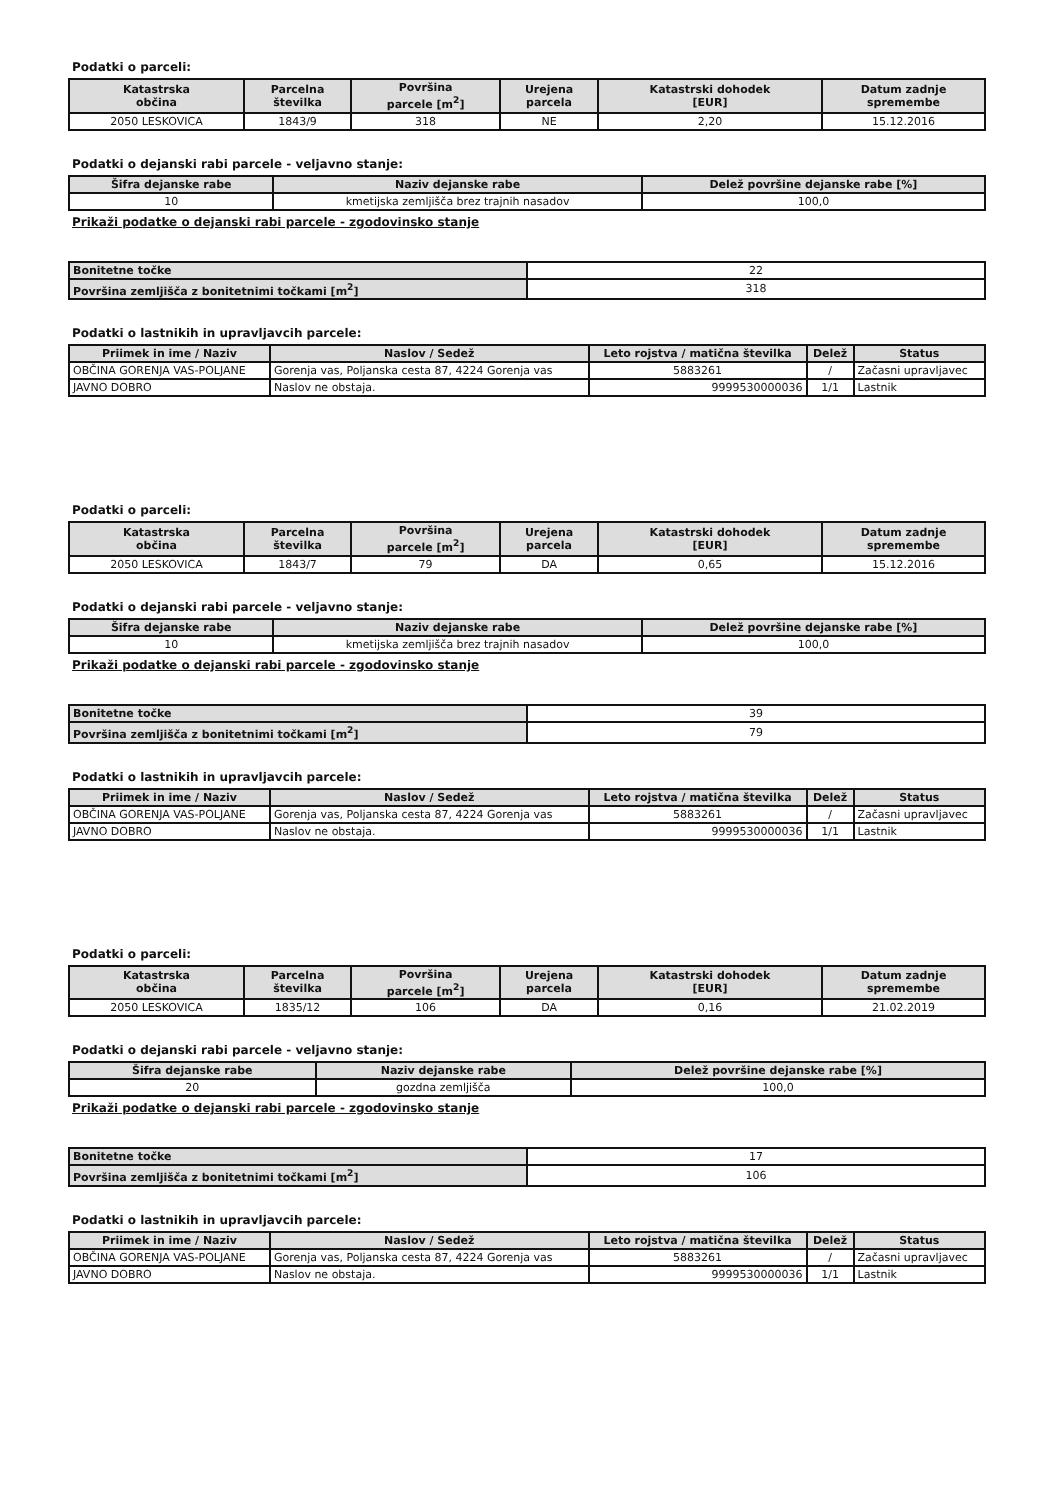Podatki o parceli:
| Katastrska občina | Parcelna številka | Površina parcele [m<sup>2</sup>] | Urejena parcela | Katastrski dohodek [EUR] | Datum zadnje spremembe |
| --- | --- | --- | --- | --- | --- |
| 2050 LESKOVICA | 1843/9 | 318 | NE | 2,20 | 15.12.2016 |
Podatki o dejanski rabi parcele - veljavno stanje:
| Šifra dejanske rabe | Naziv dejanske rabe | Delež površine dejanske rabe [%] |
| --- | --- | --- |
| 10 | kmetijska zemljišča brez trajnih nasadov | 100,0 |
Prikaži podatke o dejanski rabi parcele - zgodovinsko stanje
| Bonitetne točke | 22 |
| Površina zemljišča z bonitetnimi točkami [m<sup>2</sup>] | 318 |
Podatki o lastnikih in upravljavcih parcele:
| Priimek in ime / Naziv | Naslov / Sedež | Leto rojstva / matična številka | Delež | Status |
| --- | --- | --- | --- | --- |
| OBČINA GORENJA VAS-POLJANE | Gorenja vas, Poljanska cesta 87, 4224 Gorenja vas | 5883261 | / | Začasni upravljavec |
| JAVNO DOBRO | Naslov ne obstaja. | 9999530000036 | 1/1 | Lastnik |
Podatki o parceli:
| Katastrska občina | Parcelna številka | Površina parcele [m<sup>2</sup>] | Urejena parcela | Katastrski dohodek [EUR] | Datum zadnje spremembe |
| --- | --- | --- | --- | --- | --- |
| 2050 LESKOVICA | 1843/7 | 79 | DA | 0,65 | 15.12.2016 |
Podatki o dejanski rabi parcele - veljavno stanje:
| Šifra dejanske rabe | Naziv dejanske rabe | Delež površine dejanske rabe [%] |
| --- | --- | --- |
| 10 | kmetijska zemljišča brez trajnih nasadov | 100,0 |
Prikaži podatke o dejanski rabi parcele - zgodovinsko stanje
| Bonitetne točke | 39 |
| Površina zemljišča z bonitetnimi točkami [m<sup>2</sup>] | 79 |
Podatki o lastnikih in upravljavcih parcele:
| Priimek in ime / Naziv | Naslov / Sedež | Leto rojstva / matična številka | Delež | Status |
| --- | --- | --- | --- | --- |
| OBČINA GORENJA VAS-POLJANE | Gorenja vas, Poljanska cesta 87, 4224 Gorenja vas | 5883261 | / | Začasni upravljavec |
| JAVNO DOBRO | Naslov ne obstaja. | 9999530000036 | 1/1 | Lastnik |
Podatki o parceli:
| Katastrska občina | Parcelna številka | Površina parcele [m<sup>2</sup>] | Urejena parcela | Katastrski dohodek [EUR] | Datum zadnje spremembe |
| --- | --- | --- | --- | --- | --- |
| 2050 LESKOVICA | 1835/12 | 106 | DA | 0,16 | 21.02.2019 |
Podatki o dejanski rabi parcele - veljavno stanje:
| Šifra dejanske rabe | Naziv dejanske rabe | Delež površine dejanske rabe [%] |
| --- | --- | --- |
| 20 | gozdna zemljišča | 100,0 |
Prikaži podatke o dejanski rabi parcele - zgodovinsko stanje
| Bonitetne točke | 17 |
| Površina zemljišča z bonitetnimi točkami [m<sup>2</sup>] | 106 |
Podatki o lastnikih in upravljavcih parcele:
| Priimek in ime / Naziv | Naslov / Sedež | Leto rojstva / matična številka | Delež | Status |
| --- | --- | --- | --- | --- |
| OBČINA GORENJA VAS-POLJANE | Gorenja vas, Poljanska cesta 87, 4224 Gorenja vas | 5883261 | / | Začasni upravljavec |
| JAVNO DOBRO | Naslov ne obstaja. | 9999530000036 | 1/1 | Lastnik |